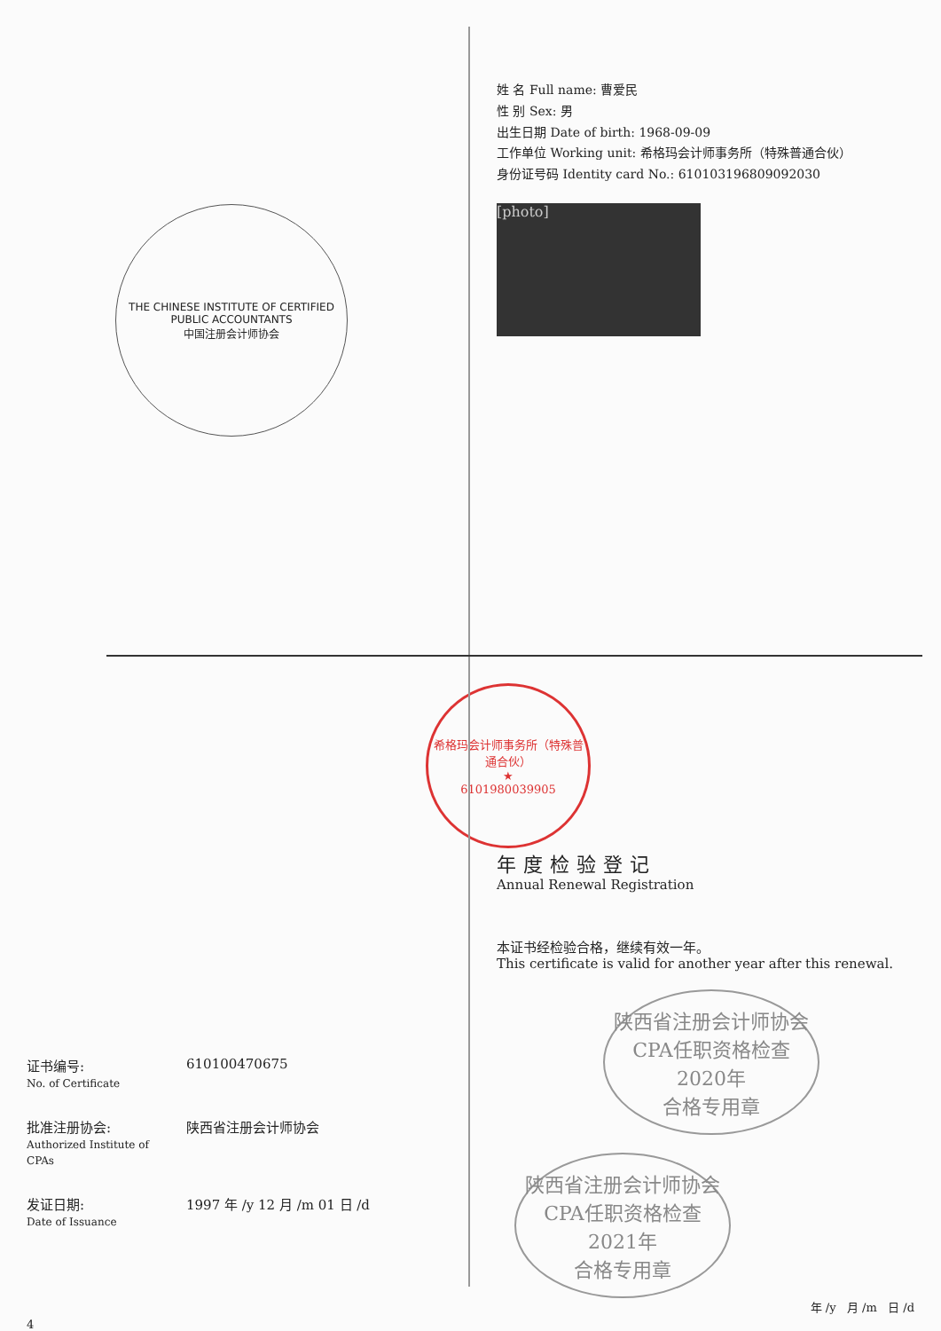THE CHINESE INSTITUTE OF CERTIFIED PUBLIC ACCOUNTANTS
中国注册会计师协会
姓 名 Full name: 曹爱民
性 别 Sex: 男
出生日期 Date of birth: 1968-09-09
工作单位 Working unit: 希格玛会计师事务所（特殊普通合伙）
身份证号码 Identity card No.: 610103196809092030
[photo]
证书编号:
No. of Certificate
610100470675
批准注册协会:
Authorized Institute of CPAs
陕西省注册会计师协会
发证日期:
Date of Issuance
1997 年 /y 12 月 /m 01 日 /d
4
希格玛会计师事务所（特殊普通合伙）
★
6101980039905
年度检验登记
Annual Renewal Registration
本证书经检验合格，继续有效一年。
This certificate is valid for another year after this renewal.
陕西省注册会计师协会CPA任职资格检查
2020年
合格专用章
陕西省注册会计师协会CPA任职资格检查
2021年
合格专用章
年 /y 月 /m 日 /d